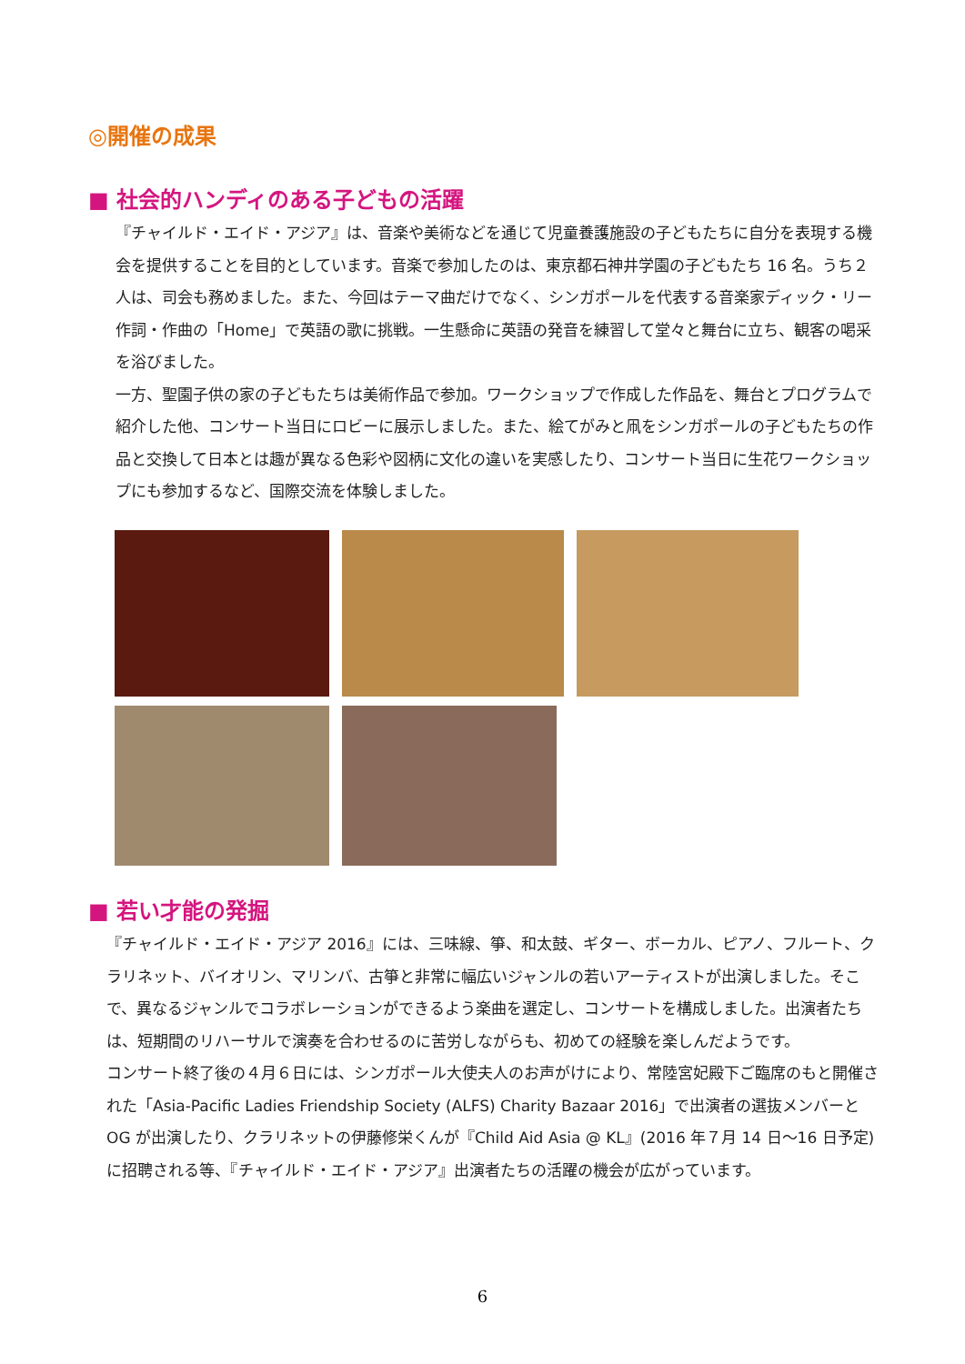◎開催の成果
■ 社会的ハンディのある子どもの活躍
『チャイルド・エイド・アジア』は、音楽や美術などを通じて児童養護施設の子どもたちに自分を表現する機会を提供することを目的としています。音楽で参加したのは、東京都石神井学園の子どもたち 16 名。うち２人は、司会も務めました。また、今回はテーマ曲だけでなく、シンガポールを代表する音楽家ディック・リー作詞・作曲の「Home」で英語の歌に挑戦。一生懸命に英語の発音を練習して堂々と舞台に立ち、観客の喝采を浴びました。
一方、聖園子供の家の子どもたちは美術作品で参加。ワークショップで作成した作品を、舞台とプログラムで紹介した他、コンサート当日にロビーに展示しました。また、絵てがみと凧をシンガポールの子どもたちの作品と交換して日本とは趣が異なる色彩や図柄に文化の違いを実感したり、コンサート当日に生花ワークショップにも参加するなど、国際交流を体験しました。
■ 若い才能の発掘
『チャイルド・エイド・アジア 2016』には、三味線、箏、和太鼓、ギター、ボーカル、ピアノ、フルート、クラリネット、バイオリン、マリンバ、古箏と非常に幅広いジャンルの若いアーティストが出演しました。そこで、異なるジャンルでコラボレーションができるよう楽曲を選定し、コンサートを構成しました。出演者たちは、短期間のリハーサルで演奏を合わせるのに苦労しながらも、初めての経験を楽しんだようです。
コンサート終了後の４月６日には、シンガポール大使夫人のお声がけにより、常陸宮妃殿下ご臨席のもと開催された「Asia-Pacific Ladies Friendship Society (ALFS) Charity Bazaar 2016」で出演者の選抜メンバーと OG が出演したり、クラリネットの伊藤修栄くんが『Child Aid Asia @ KL』(2016 年７月 14 日～16 日予定)に招聘される等、『チャイルド・エイド・アジア』出演者たちの活躍の機会が広がっています。
6